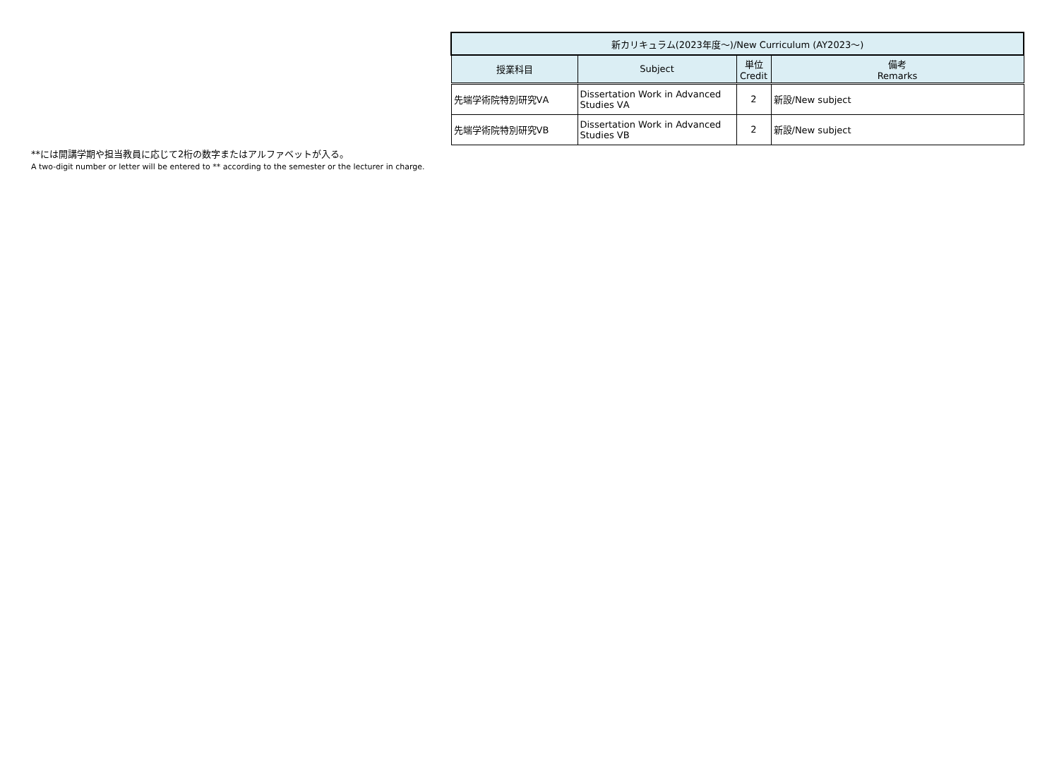| 新カリキュラム(2023年度～)/New Curriculum (AY2023～) | | | |
| --- | --- | --- | --- |
| 授業科目 | Subject | 単位 Credit | 備考 Remarks |
| 先端学術院特別研究ⅤA | Dissertation Work in Advanced Studies ⅤA | 2 | 新設/New subject |
| 先端学術院特別研究ⅤB | Dissertation Work in Advanced Studies ⅤB | 2 | 新設/New subject |
**には開講学期や担当教員に応じて2桁の数字またはアルファベットが入る。
A two-digit number or letter will be entered to ** according to the semester or the lecturer in charge.